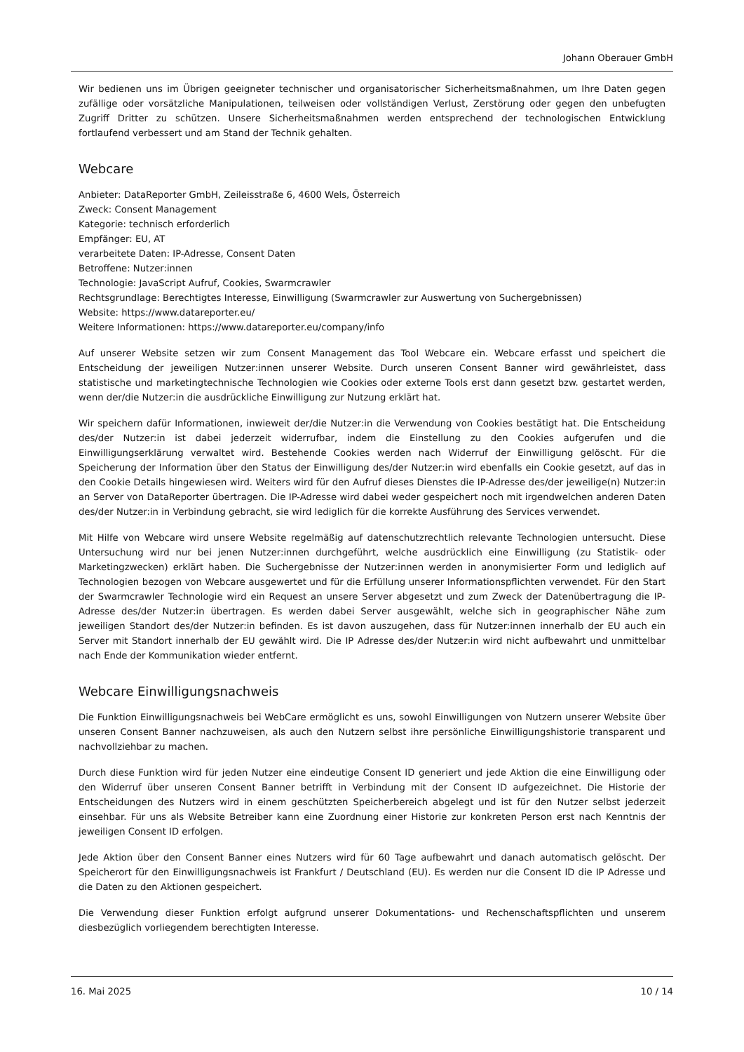Johann Oberauer GmbH
Wir bedienen uns im Übrigen geeigneter technischer und organisatorischer Sicherheitsmaßnahmen, um Ihre Daten gegen zufällige oder vorsätzliche Manipulationen, teilweisen oder vollständigen Verlust, Zerstörung oder gegen den unbefugten Zugriff Dritter zu schützen. Unsere Sicherheitsmaßnahmen werden entsprechend der technologischen Entwicklung fortlaufend verbessert und am Stand der Technik gehalten.
Webcare
Anbieter: DataReporter GmbH, Zeileisstraße 6, 4600 Wels, Österreich
Zweck: Consent Management
Kategorie: technisch erforderlich
Empfänger: EU, AT
verarbeitete Daten: IP-Adresse, Consent Daten
Betroffene: Nutzer:innen
Technologie: JavaScript Aufruf, Cookies, Swarmcrawler
Rechtsgrundlage: Berechtigtes Interesse, Einwilligung (Swarmcrawler zur Auswertung von Suchergebnissen)
Website: https://www.datareporter.eu/
Weitere Informationen: https://www.datareporter.eu/company/info
Auf unserer Website setzen wir zum Consent Management das Tool Webcare ein. Webcare erfasst und speichert die Entscheidung der jeweiligen Nutzer:innen unserer Website. Durch unseren Consent Banner wird gewährleistet, dass statistische und marketingtechnische Technologien wie Cookies oder externe Tools erst dann gesetzt bzw. gestartet werden, wenn der/die Nutzer:in die ausdrückliche Einwilligung zur Nutzung erklärt hat.
Wir speichern dafür Informationen, inwieweit der/die Nutzer:in die Verwendung von Cookies bestätigt hat. Die Entscheidung des/der Nutzer:in ist dabei jederzeit widerrufbar, indem die Einstellung zu den Cookies aufgerufen und die Einwilligungserklärung verwaltet wird. Bestehende Cookies werden nach Widerruf der Einwilligung gelöscht. Für die Speicherung der Information über den Status der Einwilligung des/der Nutzer:in wird ebenfalls ein Cookie gesetzt, auf das in den Cookie Details hingewiesen wird. Weiters wird für den Aufruf dieses Dienstes die IP-Adresse des/der jeweilige(n) Nutzer:in an Server von DataReporter übertragen. Die IP-Adresse wird dabei weder gespeichert noch mit irgendwelchen anderen Daten des/der Nutzer:in in Verbindung gebracht, sie wird lediglich für die korrekte Ausführung des Services verwendet.
Mit Hilfe von Webcare wird unsere Website regelmäßig auf datenschutzrechtlich relevante Technologien untersucht. Diese Untersuchung wird nur bei jenen Nutzer:innen durchgeführt, welche ausdrücklich eine Einwilligung (zu Statistik- oder Marketingzwecken) erklärt haben. Die Suchergebnisse der Nutzer:innen werden in anonymisierter Form und lediglich auf Technologien bezogen von Webcare ausgewertet und für die Erfüllung unserer Informationspflichten verwendet. Für den Start der Swarmcrawler Technologie wird ein Request an unsere Server abgesetzt und zum Zweck der Datenübertragung die IP-Adresse des/der Nutzer:in übertragen. Es werden dabei Server ausgewählt, welche sich in geographischer Nähe zum jeweiligen Standort des/der Nutzer:in befinden. Es ist davon auszugehen, dass für Nutzer:innen innerhalb der EU auch ein Server mit Standort innerhalb der EU gewählt wird. Die IP Adresse des/der Nutzer:in wird nicht aufbewahrt und unmittelbar nach Ende der Kommunikation wieder entfernt.
Webcare Einwilligungsnachweis
Die Funktion Einwilligungsnachweis bei WebCare ermöglicht es uns, sowohl Einwilligungen von Nutzern unserer Website über unseren Consent Banner nachzuweisen, als auch den Nutzern selbst ihre persönliche Einwilligungshistorie transparent und nachvollziehbar zu machen.
Durch diese Funktion wird für jeden Nutzer eine eindeutige Consent ID generiert und jede Aktion die eine Einwilligung oder den Widerruf über unseren Consent Banner betrifft in Verbindung mit der Consent ID aufgezeichnet. Die Historie der Entscheidungen des Nutzers wird in einem geschützten Speicherbereich abgelegt und ist für den Nutzer selbst jederzeit einsehbar. Für uns als Website Betreiber kann eine Zuordnung einer Historie zur konkreten Person erst nach Kenntnis der jeweiligen Consent ID erfolgen.
Jede Aktion über den Consent Banner eines Nutzers wird für 60 Tage aufbewahrt und danach automatisch gelöscht. Der Speicherort für den Einwilligungsnachweis ist Frankfurt / Deutschland (EU). Es werden nur die Consent ID die IP Adresse und die Daten zu den Aktionen gespeichert.
Die Verwendung dieser Funktion erfolgt aufgrund unserer Dokumentations- und Rechenschaftspflichten und unserem diesbezüglich vorliegendem berechtigten Interesse.
16. Mai 2025 10 / 14